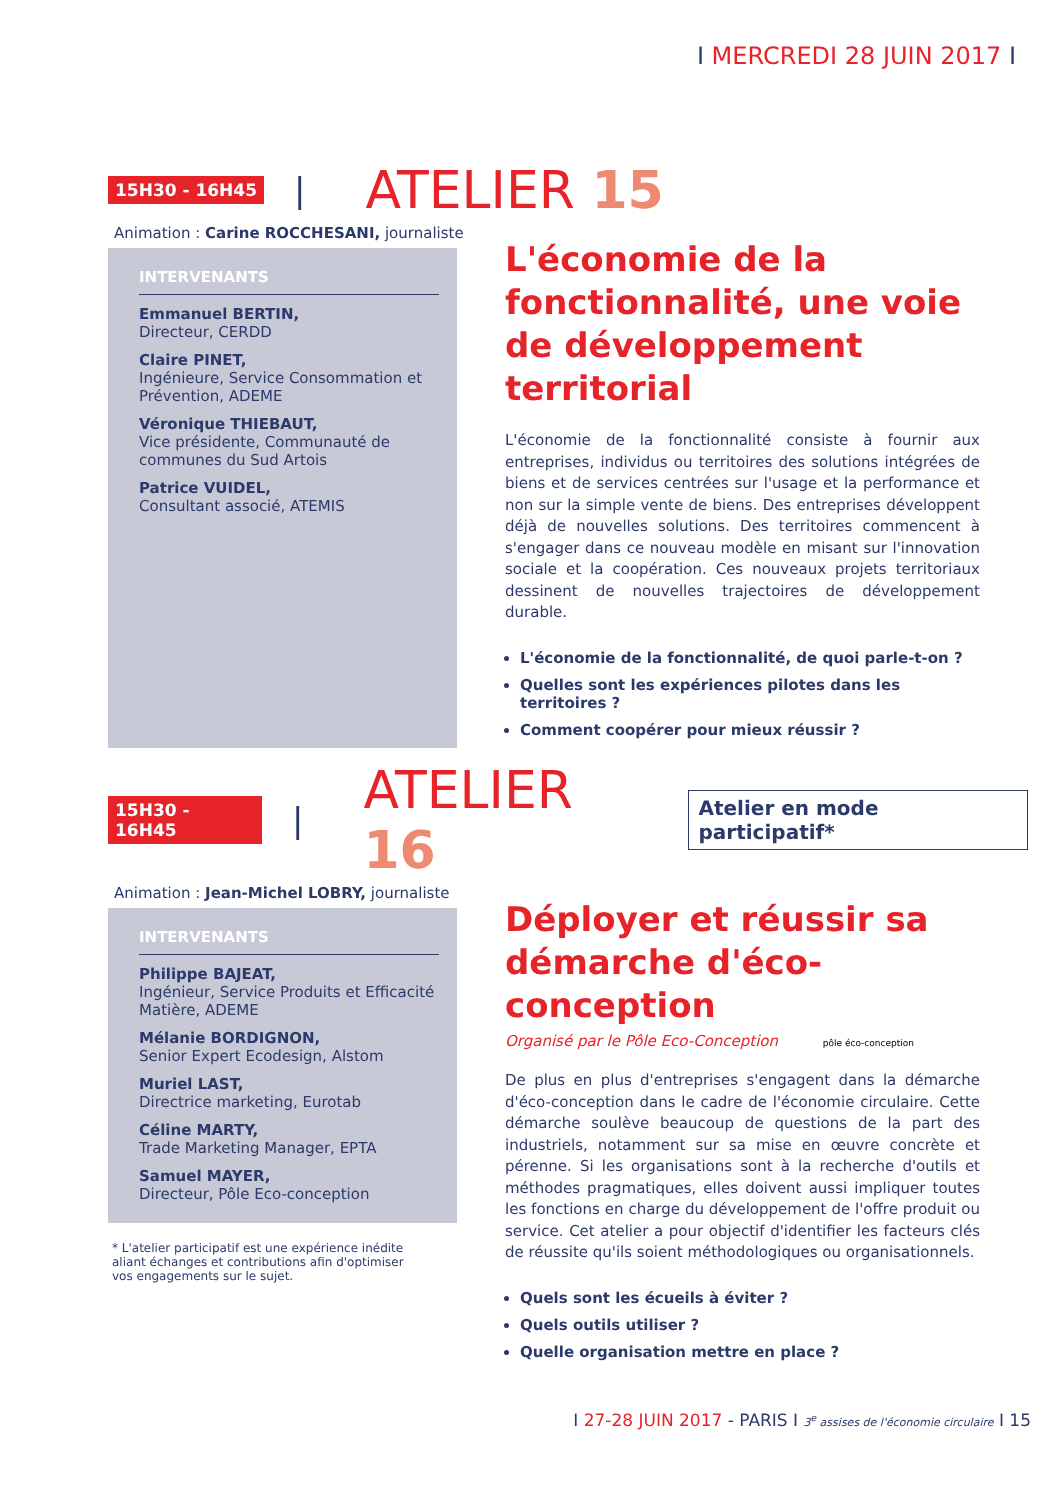I MERCREDI 28 JUIN 2017 I
15H30 - 16H45 | ATELIER 15
Animation : Carine ROCCHESANI, journaliste
INTERVENANTS
Emmanuel BERTIN,
Directeur, CERDD
Claire PINET,
Ingénieure, Service Consommation et Prévention, ADEME
Véronique THIEBAUT,
Vice présidente, Communauté de communes du Sud Artois
Patrice VUIDEL,
Consultant associé, ATEMIS
L'économie de la fonctionnalité, une voie de développement territorial
L'économie de la fonctionnalité consiste à fournir aux entreprises, individus ou territoires des solutions intégrées de biens et de services centrées sur l'usage et la performance et non sur la simple vente de biens. Des entreprises développent déjà de nouvelles solutions. Des territoires commencent à s'engager dans ce nouveau modèle en misant sur l'innovation sociale et la coopération. Ces nouveaux projets territoriaux dessinent de nouvelles trajectoires de développement durable.
L'économie de la fonctionnalité, de quoi parle-t-on ?
Quelles sont les expériences pilotes dans les territoires ?
Comment coopérer pour mieux réussir ?
15H30 - 16H45 | ATELIER 16 Atelier en mode participatif*
Animation : Jean-Michel LOBRY, journaliste
INTERVENANTS
Philippe BAJEAT,
Ingénieur, Service Produits et Efficacité Matière, ADEME
Mélanie BORDIGNON,
Senior Expert Ecodesign, Alstom
Muriel LAST,
Directrice marketing, Eurotab
Céline MARTY,
Trade Marketing Manager, EPTA
Samuel MAYER,
Directeur, Pôle Eco-conception
* L'atelier participatif est une expérience inédite aliant échanges et contributions afin d'optimiser vos engagements sur le sujet.
Déployer et réussir sa démarche d'éco-conception
Organisé par le Pôle Eco-Conception pôle éco-conception
De plus en plus d'entreprises s'engagent dans la démarche d'éco-conception dans le cadre de l'économie circulaire. Cette démarche soulève beaucoup de questions de la part des industriels, notamment sur sa mise en œuvre concrète et pérenne. Si les organisations sont à la recherche d'outils et méthodes pragmatiques, elles doivent aussi impliquer toutes les fonctions en charge du développement de l'offre produit ou service. Cet atelier a pour objectif d'identifier les facteurs clés de réussite qu'ils soient méthodologiques ou organisationnels.
Quels sont les écueils à éviter ?
Quels outils utiliser ?
Quelle organisation mettre en place ?
I 27-28 JUIN 2017 - PARIS I 3<sup>e</sup> assises de l'économie circulaire I 15